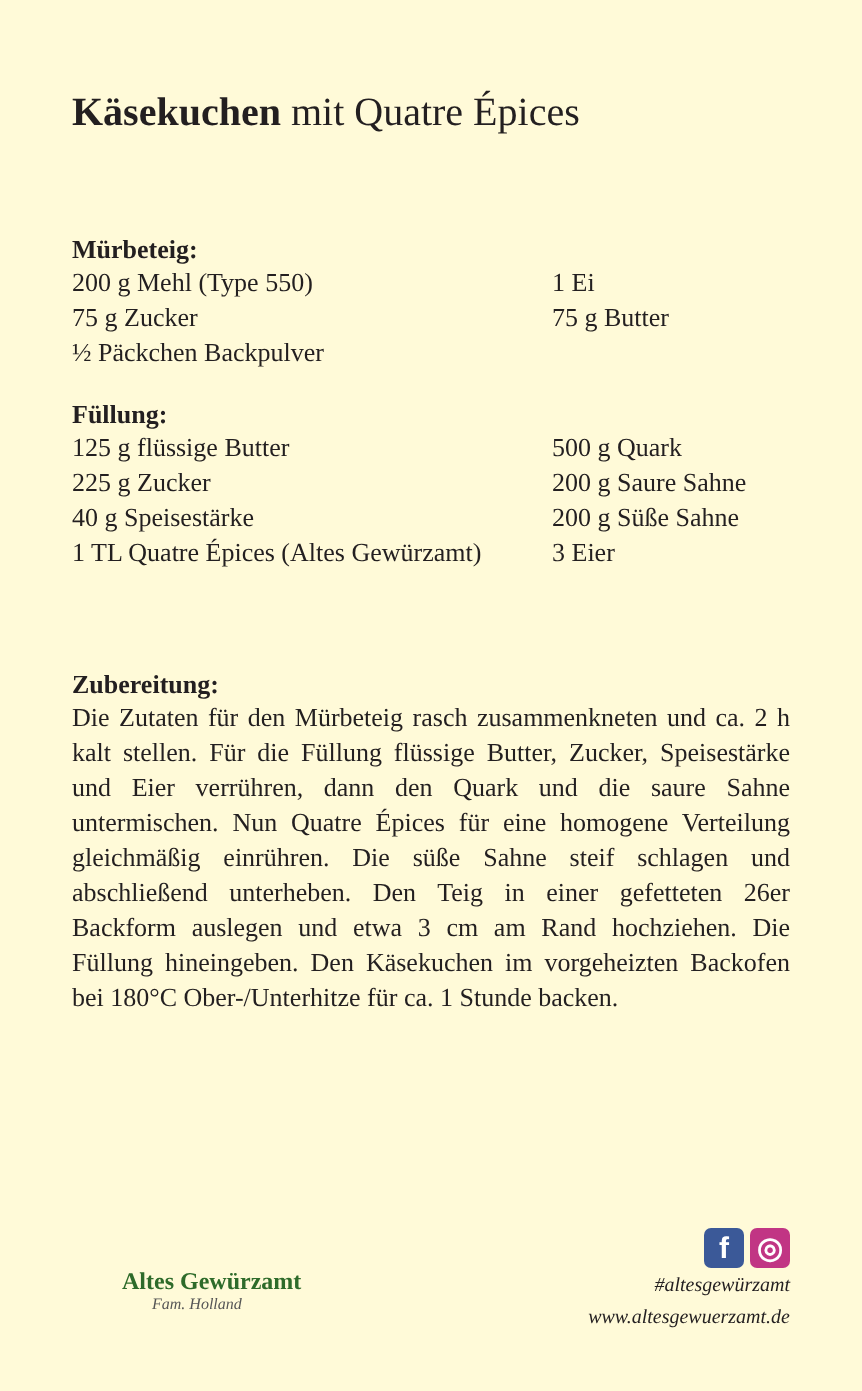Käsekuchen mit Quatre Épices
Mürbeteig:
| 200 g Mehl (Type 550) | 1 Ei |
| 75 g Zucker | 75 g Butter |
| ½ Päckchen Backpulver | |
Füllung:
| 125 g flüssige Butter | 500 g Quark |
| 225 g Zucker | 200 g Saure Sahne |
| 40 g Speisestärke | 200 g Süße Sahne |
| 1 TL Quatre Épices (Altes Gewürzamt) | 3 Eier |
Zubereitung:
Die Zutaten für den Mürbeteig rasch zusammenkneten und ca. 2 h kalt stellen. Für die Füllung flüssige Butter, Zucker, Speisestärke und Eier verrühren, dann den Quark und die saure Sahne untermischen. Nun Quatre Épices für eine homogene Verteilung gleichmäßig einrühren. Die süße Sahne steif schlagen und abschließend unterheben. Den Teig in einer gefetteten 26er Backform auslegen und etwa 3 cm am Rand hochziehen. Die Füllung hineingeben. Den Käsekuchen im vorgeheizten Backofen bei 180°C Ober-/Unterhitze für ca. 1 Stunde backen.
Altes Gewürzamt
Fam. Holland
f ◎
#altesgewürzamt
www.altesgewuerzamt.de